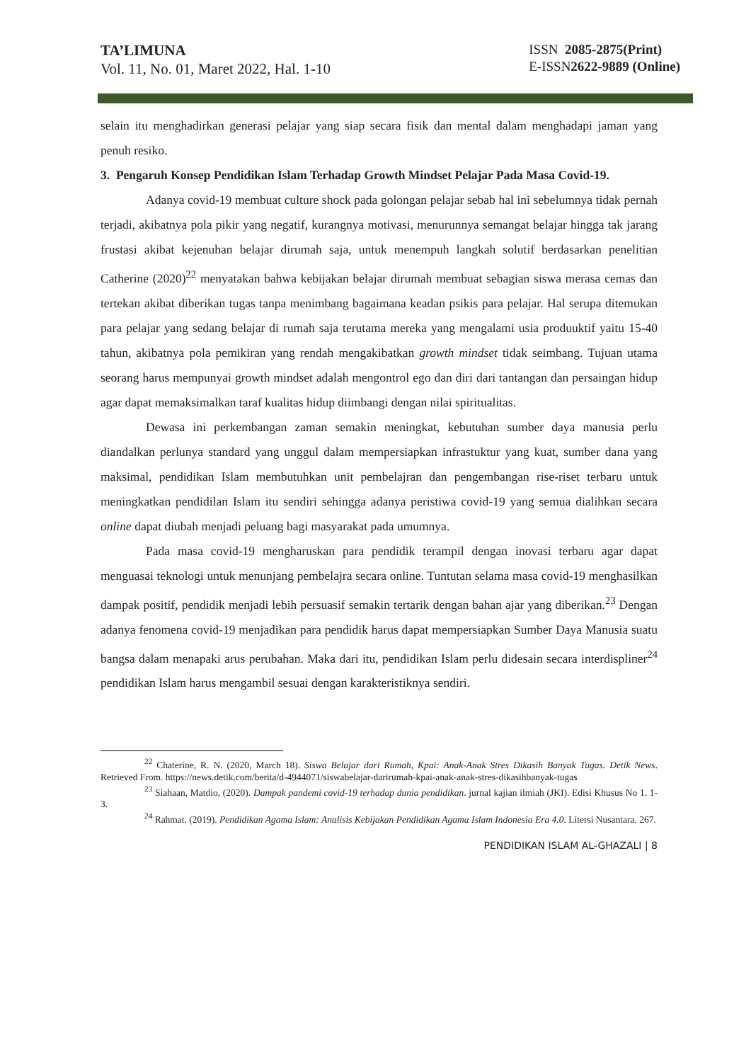TA’LIMUNA
Vol. 11, No. 01, Maret 2022, Hal. 1-10
ISSN 2085-2875(Print)
E-ISSN2622-9889 (Online)
selain itu menghadirkan generasi pelajar yang siap secara fisik dan mental dalam menghadapi jaman yang penuh resiko.
3. Pengaruh Konsep Pendidikan Islam Terhadap Growth Mindset Pelajar Pada Masa Covid-19.
Adanya covid-19 membuat culture shock pada golongan pelajar sebab hal ini sebelumnya tidak pernah terjadi, akibatnya pola pikir yang negatif, kurangnya motivasi, menurunnya semangat belajar hingga tak jarang frustasi akibat kejenuhan belajar dirumah saja, untuk menempuh langkah solutif berdasarkan penelitian Catherine (2020)<sup>22</sup> menyatakan bahwa kebijakan belajar dirumah membuat sebagian siswa merasa cemas dan tertekan akibat diberikan tugas tanpa menimbang bagaimana keadan psikis para pelajar. Hal serupa ditemukan para pelajar yang sedang belajar di rumah saja terutama mereka yang mengalami usia produuktif yaitu 15-40 tahun, akibatnya pola pemikiran yang rendah mengakibatkan growth mindset tidak seimbang. Tujuan utama seorang harus mempunyai growth mindset adalah mengontrol ego dan diri dari tantangan dan persaingan hidup agar dapat memaksimalkan taraf kualitas hidup diimbangi dengan nilai spiritualitas.
Dewasa ini perkembangan zaman semakin meningkat, kebutuhan sumber daya manusia perlu diandalkan perlunya standard yang unggul dalam mempersiapkan infrastuktur yang kuat, sumber dana yang maksimal, pendidikan Islam membutuhkan unit pembelajran dan pengembangan rise-riset terbaru untuk meningkatkan pendidilan Islam itu sendiri sehingga adanya peristiwa covid-19 yang semua dialihkan secara online dapat diubah menjadi peluang bagi masyarakat pada umumnya.
Pada masa covid-19 mengharuskan para pendidik terampil dengan inovasi terbaru agar dapat menguasai teknologi untuk menunjang pembelajra secara online. Tuntutan selama masa covid-19 menghasilkan dampak positif, pendidik menjadi lebih persuasif semakin tertarik dengan bahan ajar yang diberikan.<sup>23</sup> Dengan adanya fenomena covid-19 menjadikan para pendidik harus dapat mempersiapkan Sumber Daya Manusia suatu bangsa dalam menapaki arus perubahan. Maka dari itu, pendidikan Islam perlu didesain secara interdispliner<sup>24</sup> pendidikan Islam harus mengambil sesuai dengan karakteristiknya sendiri.
<sup>22</sup> Chaterine, R. N. (2020, March 18). Siswa Belajar dari Rumah, Kpai: Anak-Anak Stres Dikasih Banyak Tugas. Detik News. Retrieved From. https://news.detik.com/berita/d-4944071/siswabelajar-darirumah-kpai-anak-anak-stres-dikasihbanyak-tugas
<sup>23</sup> Siahaan, Matdio, (2020). Dampak pandemi covid-19 terhadap dunia pendidikan. jurnal kajian ilmiah (JKI). Edisi Khusus No 1. 1-3.
<sup>24</sup> Rahmat. (2019). Pendidikan Agama Islam: Analisis Kebijakan Pendidikan Agama Islam Indonesia Era 4.0. Litersi Nusantara. 267.
PENDIDIKAN ISLAM AL-GHAZALI | 8